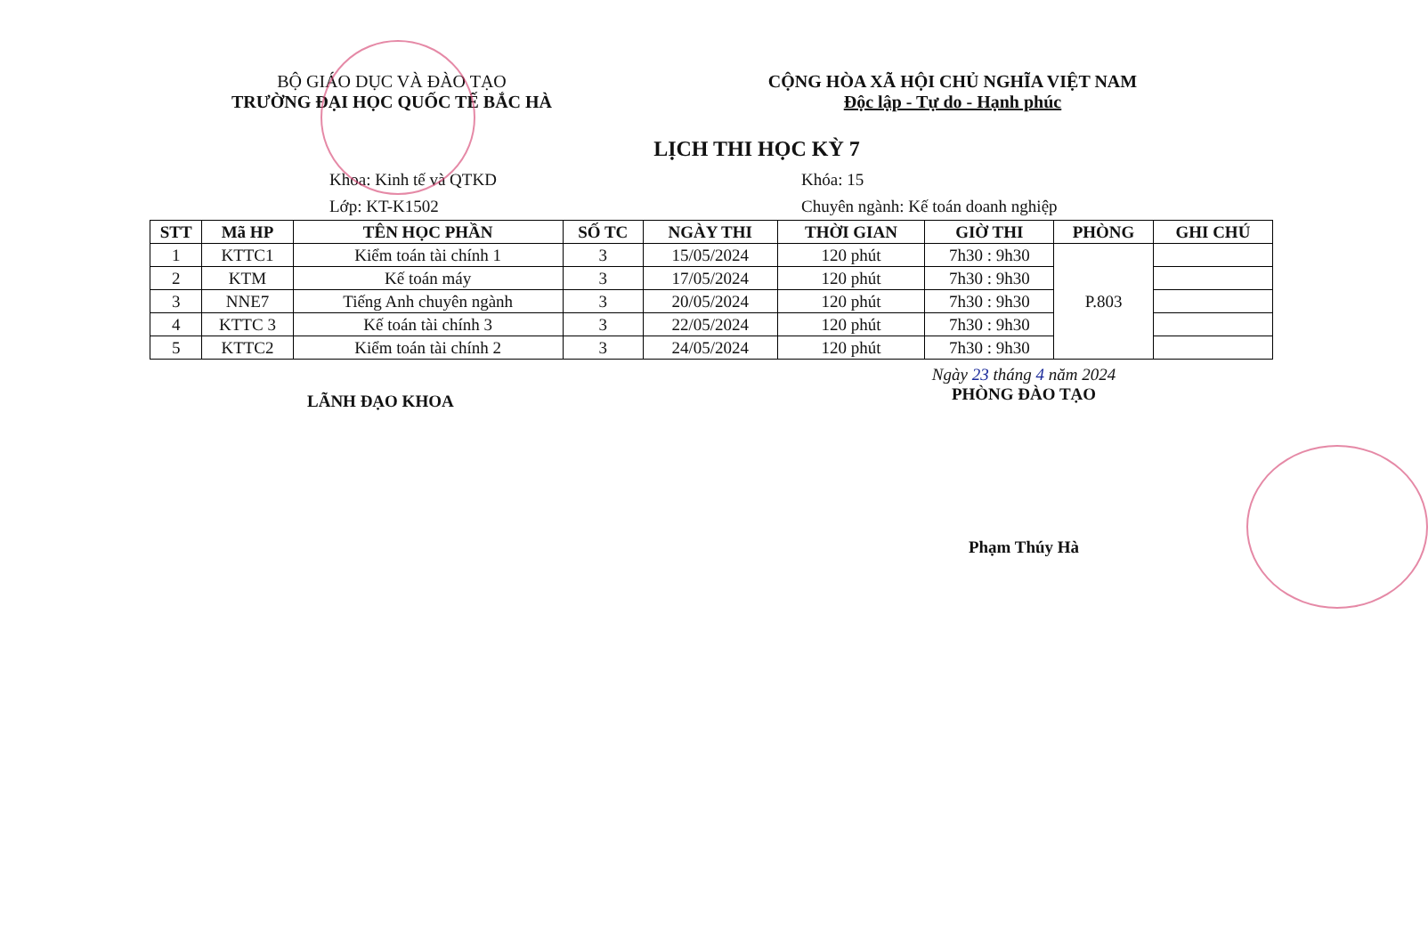BỘ GIÁO DỤC VÀ ĐÀO TẠO
TRƯỜNG ĐẠI HỌC QUỐC TẾ BẮC HÀ
CỘNG HÒA XÃ HỘI CHỦ NGHĨA VIỆT NAM
Độc lập - Tự do - Hạnh phúc
LỊCH THI HỌC KỲ 7
Khoa: Kinh tế và QTKD
Lớp: KT-K1502
Khóa: 15
Chuyên ngành: Kế toán doanh nghiệp
| STT | Mã HP | TÊN HỌC PHẦN | SỐ TC | NGÀY THI | THỜI GIAN | GIỜ THI | PHÒNG | GHI CHÚ |
| --- | --- | --- | --- | --- | --- | --- | --- | --- |
| 1 | KTTC1 | Kiểm toán tài chính 1 | 3 | 15/05/2024 | 120 phút | 7h30 : 9h30 | P.803 | |
| 2 | KTM | Kế toán máy | 3 | 17/05/2024 | 120 phút | 7h30 : 9h30 | | |
| 3 | NNE7 | Tiếng Anh chuyên ngành | 3 | 20/05/2024 | 120 phút | 7h30 : 9h30 | | |
| 4 | KTTC 3 | Kế toán tài chính 3 | 3 | 22/05/2024 | 120 phút | 7h30 : 9h30 | | |
| 5 | KTTC2 | Kiểm toán tài chính 2 | 3 | 24/05/2024 | 120 phút | 7h30 : 9h30 | | |
LÃNH ĐẠO KHOA
Ngày 23 tháng 4 năm 2024
PHÒNG ĐÀO TẠO
Phạm Thúy Hà